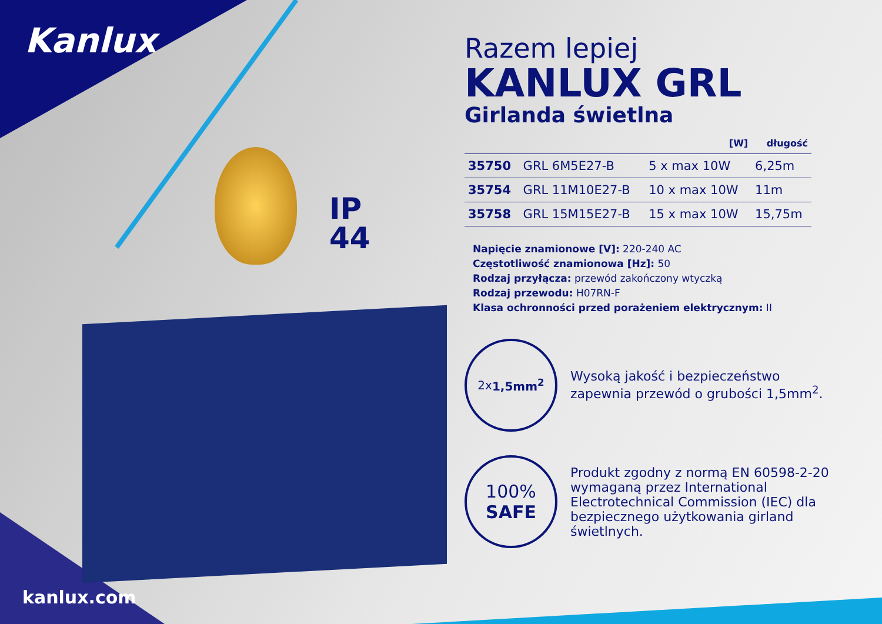Kanlux
IP
44
kanlux.com
Razem lepiej
KANLUX GRL
Girlanda świetlna
| | | [W] | długość |
| --- | --- | --- | --- |
| 35750 | GRL 6M5E27-B | 5 x max 10W | 6,25m |
| 35754 | GRL 11M10E27-B | 10 x max 10W | 11m |
| 35758 | GRL 15M15E27-B | 15 x max 10W | 15,75m |
Napięcie znamionowe [V]: 220-240 AC
Częstotliwość znamionowa [Hz]: 50
Rodzaj przyłącza: przewód zakończony wtyczką
Rodzaj przewodu: H07RN-F
Klasa ochronności przed porażeniem elektrycznym: II
2x 1,5mm<sup>2</sup>
Wysoką jakość i bezpieczeństwo zapewnia przewód o grubości 1,5mm<sup>2</sup>.
100%
SAFE
Produkt zgodny z normą EN 60598-2-20 wymaganą przez International Electrotechnical Commission (IEC) dla bezpiecznego użytkowania girland świetlnych.